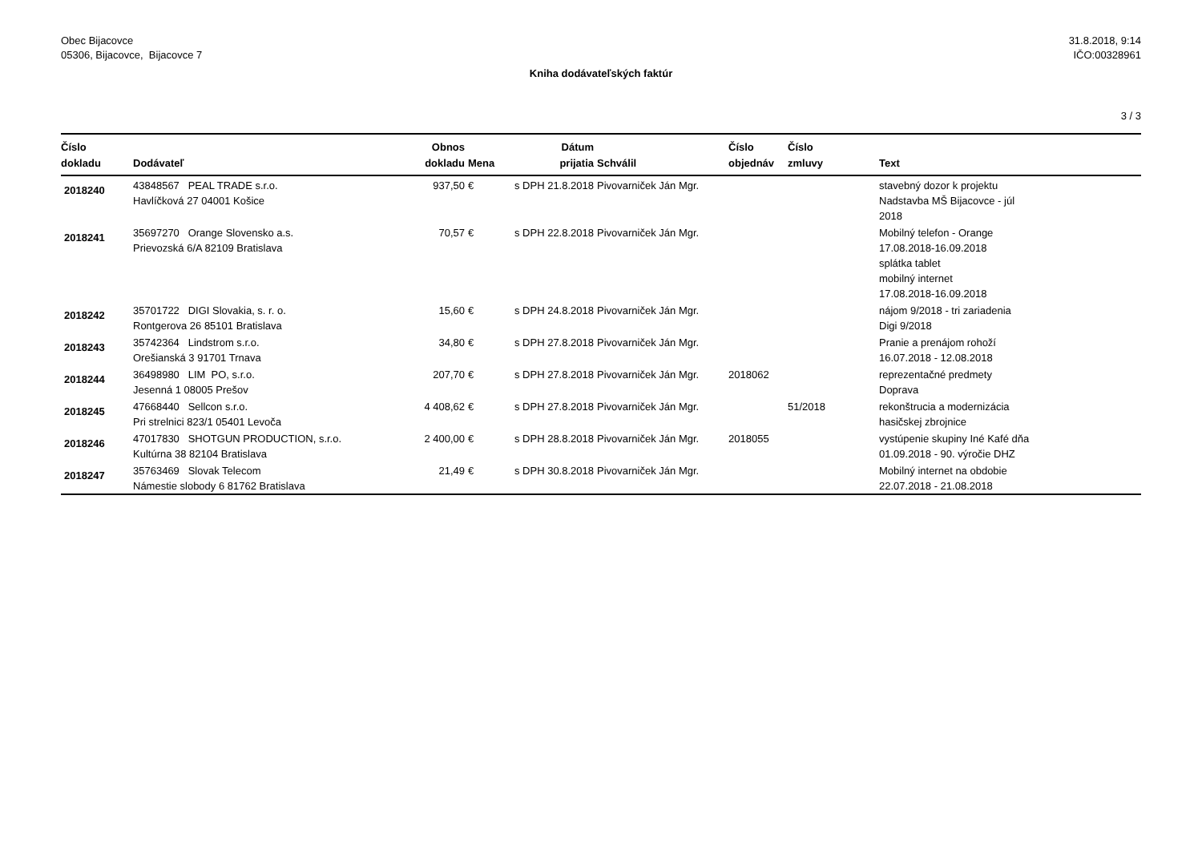Obec Bijacovce
05306, Bijacovce, Bijacovce 7
31.8.2018, 9:14
IČO:00328961
Kniha dodávateľských faktúr
3 / 3
| Číslo dokladu | Dodávateľ | Obnos dokladu | Mena | Dátum prijatia | Schválil | Číslo objednáv | Číslo zmluvy | Text |
| --- | --- | --- | --- | --- | --- | --- | --- | --- |
| 2018240 | 43848567 PEAL TRADE s.r.o. Havlíčková 27 04001 Košice | 937,50 | € | s DPH 21.8.2018 | Pivovarniček Ján Mgr. | | | stavebný dozor k projektu Nadstavba MŠ Bijacovce - júl 2018 |
| 2018241 | 35697270 Orange Slovensko a.s. Prievozská 6/A 82109 Bratislava | 70,57 | € | s DPH 22.8.2018 | Pivovarniček Ján Mgr. | | | Mobilný telefon - Orange 17.08.2018-16.09.2018 splátka tablet mobilný internet 17.08.2018-16.09.2018 |
| 2018242 | 35701722 DIGI Slovakia, s. r. o. Rontgerova 26 85101 Bratislava | 15,60 | € | s DPH 24.8.2018 | Pivovarniček Ján Mgr. | | | nájom 9/2018 - tri zariadenia Digi 9/2018 |
| 2018243 | 35742364 Lindstrom s.r.o. Orešianská 3 91701 Trnava | 34,80 | € | s DPH 27.8.2018 | Pivovarniček Ján Mgr. | | | Pranie a prenájom rohoží 16.07.2018 - 12.08.2018 |
| 2018244 | 36498980 LIM PO, s.r.o. Jesenná 1 08005 Prešov | 207,70 | € | s DPH 27.8.2018 | Pivovarniček Ján Mgr. | 2018062 | | reprezentačné predmety Doprava |
| 2018245 | 47668440 Sellcon s.r.o. Pri strelnici 823/1 05401 Levoča | 4 408,62 | € | s DPH 27.8.2018 | Pivovarniček Ján Mgr. | | 51/2018 | rekonštrucia a modernizácia hasičskej zbrojnice |
| 2018246 | 47017830 SHOTGUN PRODUCTION, s.r.o. Kultúrna 38 82104 Bratislava | 2 400,00 | € | s DPH 28.8.2018 | Pivovarniček Ján Mgr. | 2018055 | | vystúpenie skupiny Iné Kafé dňa 01.09.2018 - 90. výročie DHZ |
| 2018247 | 35763469 Slovak Telecom Námestie slobody 6 81762 Bratislava | 21,49 | € | s DPH 30.8.2018 | Pivovarniček Ján Mgr. | | | Mobilný internet na obdobie 22.07.2018 - 21.08.2018 |